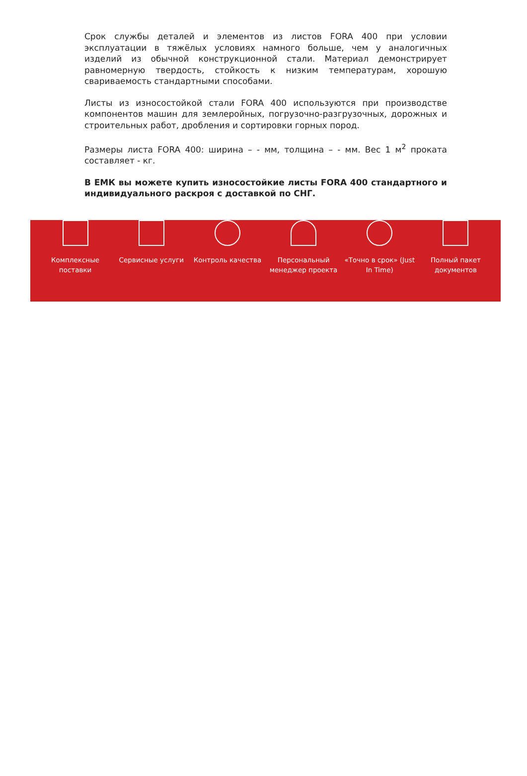Срок службы деталей и элементов из листов FORA 400 при условии эксплуатации в тяжёлых условиях намного больше, чем у аналогичных изделий из обычной конструкционной стали. Материал демонстрирует равномерную твердость, стойкость к низким температурам, хорошую свариваемость стандартными способами.
Листы из износостойкой стали FORA 400 используются при производстве компонентов машин для землеройных, погрузочно-разгрузочных, дорожных и строительных работ, дробления и сортировки горных пород.
Размеры листа FORA 400: ширина – - мм, толщина – - мм. Вес 1 м<sup>2</sup> проката составляет - кг.
В ЕМК вы можете купить износостойкие листы FORA 400 стандартного и индивидуального раскроя с доставкой по СНГ.
Комплексные поставки Сервисные услуги Контроль качества Персональный менеджер проекта «Точно в срок» (Just In Time) Полный пакет документов